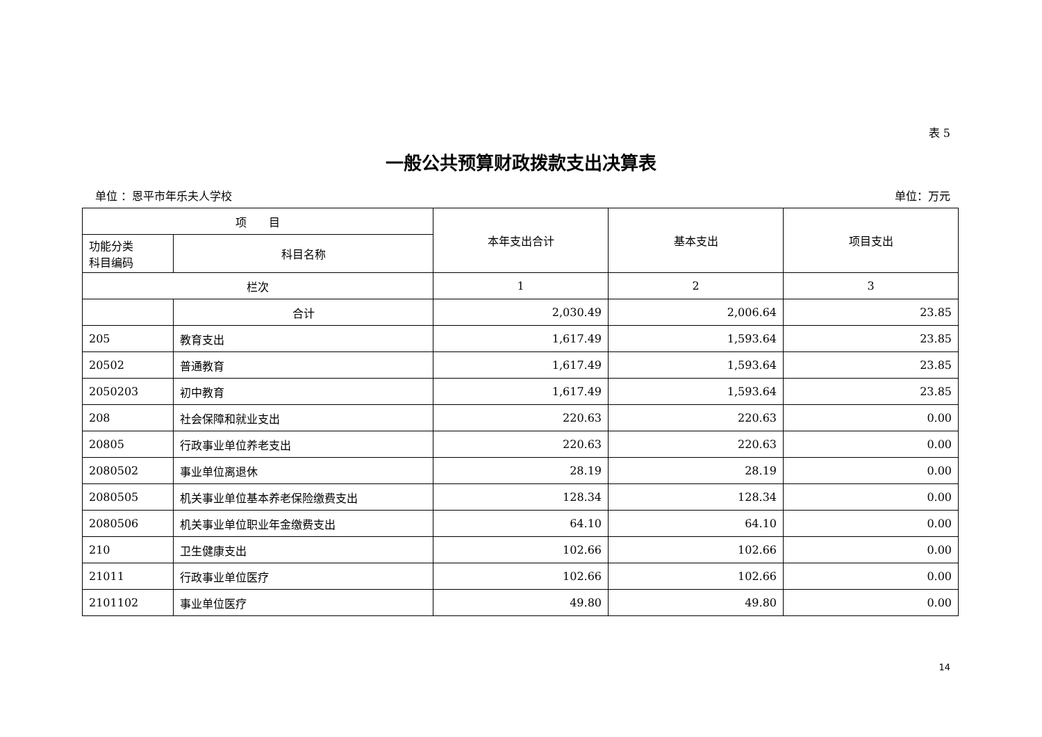表 5
一般公共预算财政拨款支出决算表
单位 ：恩平市年乐夫人学校 单位：万元
| 项 目 | | 本年支出合计 | 基本支出 | 项目支出 |
| --- | --- | --- | --- | --- |
| 功能分类 科目编码 | 科目名称 | | | |
| 栏次 | | 1 | 2 | 3 |
| | 合计 | 2,030.49 | 2,006.64 | 23.85 |
| 205 | 教育支出 | 1,617.49 | 1,593.64 | 23.85 |
| 20502 | 普通教育 | 1,617.49 | 1,593.64 | 23.85 |
| 2050203 | 初中教育 | 1,617.49 | 1,593.64 | 23.85 |
| 208 | 社会保障和就业支出 | 220.63 | 220.63 | 0.00 |
| 20805 | 行政事业单位养老支出 | 220.63 | 220.63 | 0.00 |
| 2080502 | 事业单位离退休 | 28.19 | 28.19 | 0.00 |
| 2080505 | 机关事业单位基本养老保险缴费支出 | 128.34 | 128.34 | 0.00 |
| 2080506 | 机关事业单位职业年金缴费支出 | 64.10 | 64.10 | 0.00 |
| 210 | 卫生健康支出 | 102.66 | 102.66 | 0.00 |
| 21011 | 行政事业单位医疗 | 102.66 | 102.66 | 0.00 |
| 2101102 | 事业单位医疗 | 49.80 | 49.80 | 0.00 |
14